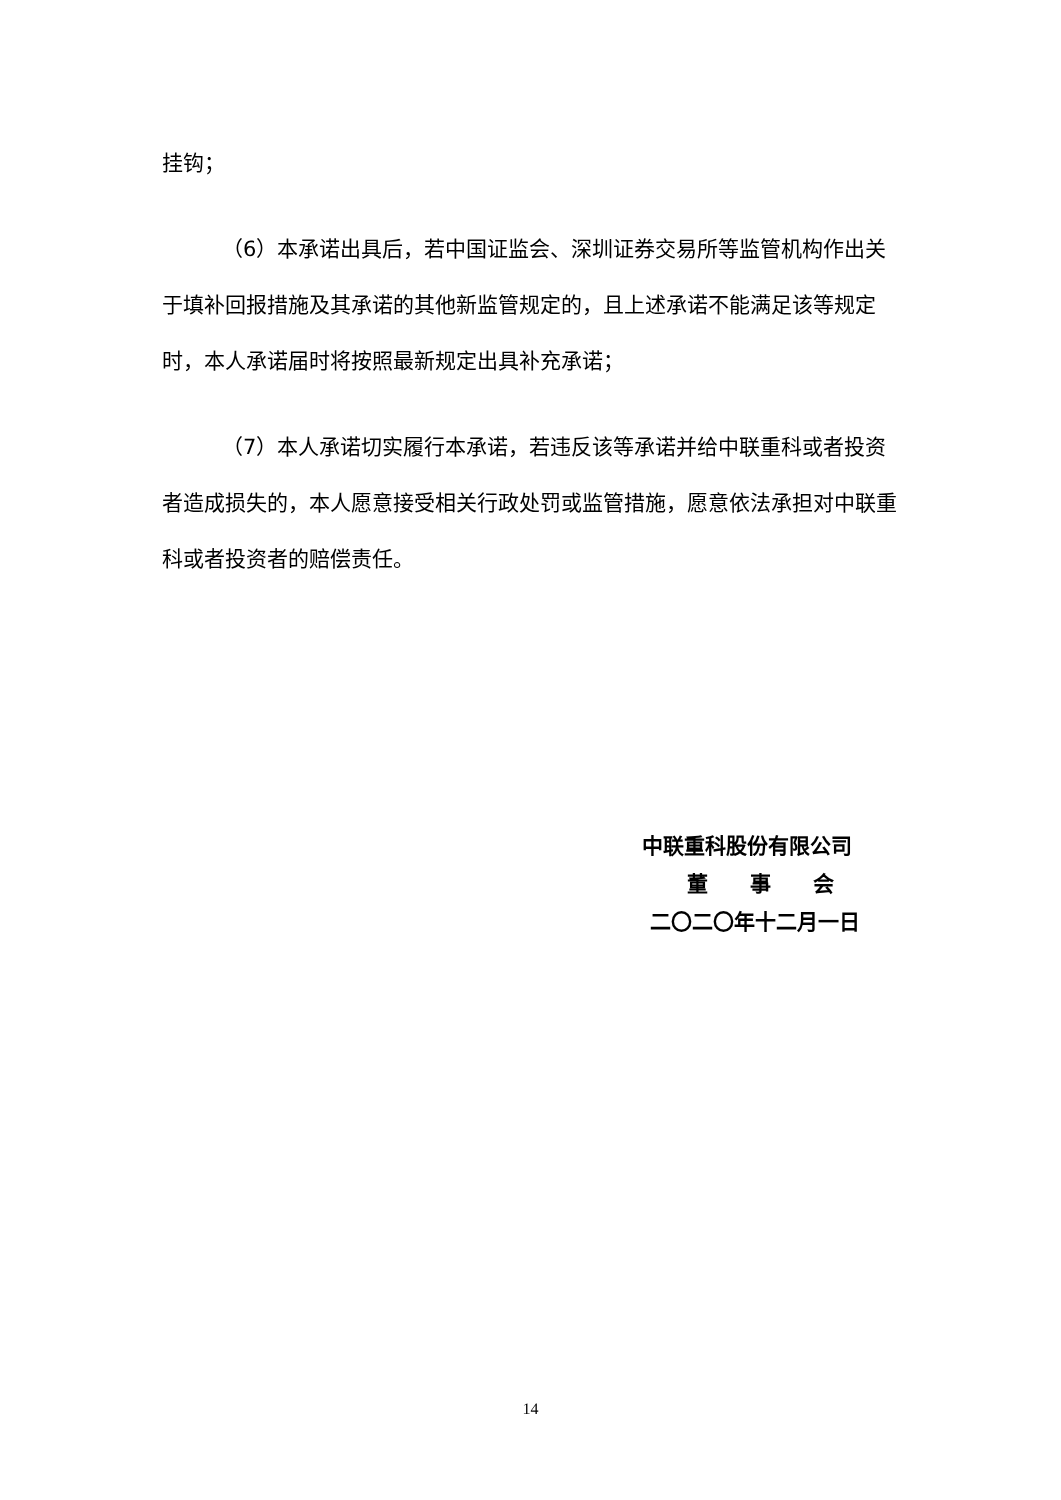挂钩；
（6）本承诺出具后，若中国证监会、深圳证券交易所等监管机构作出关于填补回报措施及其承诺的其他新监管规定的，且上述承诺不能满足该等规定时，本人承诺届时将按照最新规定出具补充承诺；
（7）本人承诺切实履行本承诺，若违反该等承诺并给中联重科或者投资者造成损失的，本人愿意接受相关行政处罚或监管措施，愿意依法承担对中联重科或者投资者的赔偿责任。
中联重科股份有限公司
董　　事　　会
二〇二〇年十二月一日
14